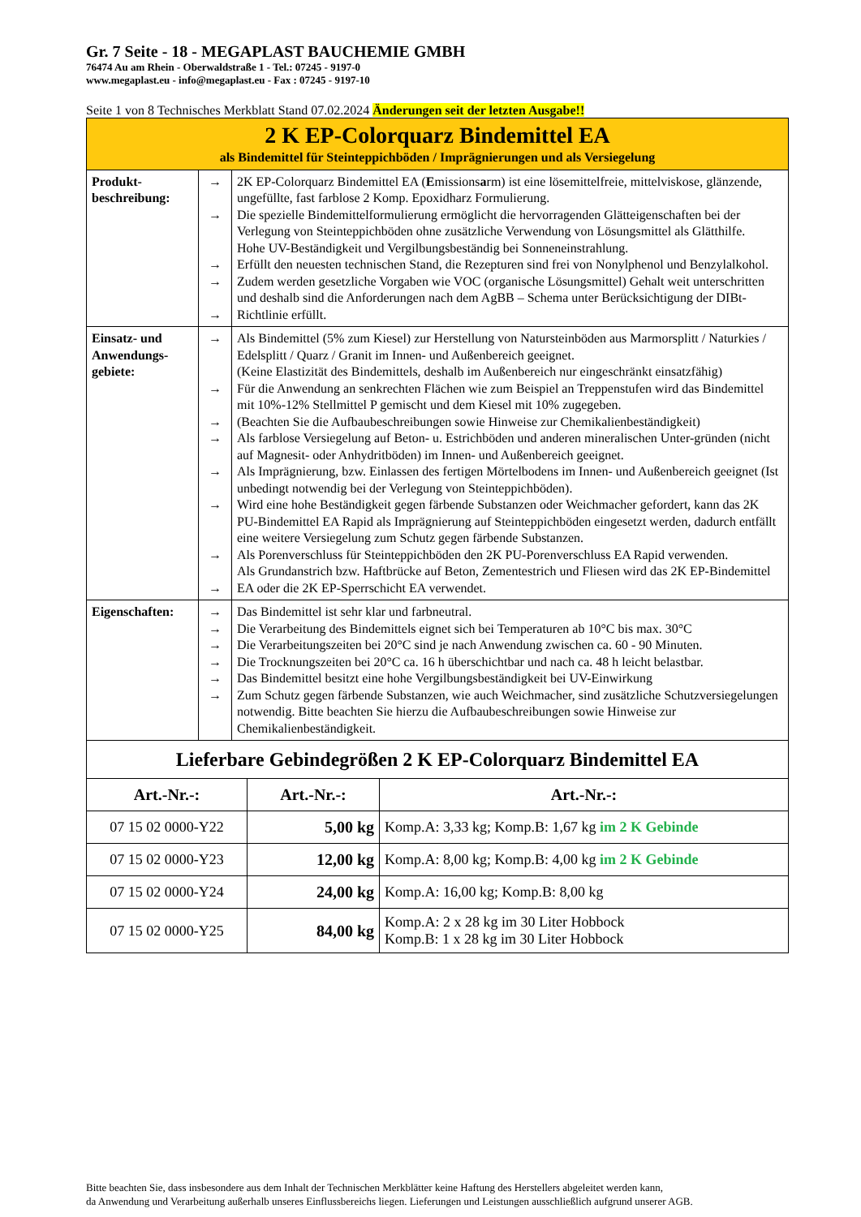Gr. 7 Seite - 18 - MEGAPLAST BAUCHEMIE GMBH
76474 Au am Rhein - Oberwaldstraße 1 - Tel.: 07245 - 9197-0
www.megaplast.eu - info@megaplast.eu - Fax : 07245 - 9197-10
Seite 1 von 8 Technisches Merkblatt Stand 07.02.2024 Änderungen seit der letzten Ausgabe!!
| 2 K EP-Colorquarz Bindemittel EA als Bindemittel für Steinteppichböden / Imprägnierungen und als Versiegelung | | |
| Produkt- beschreibung: | → → → → → | 2K EP-Colorquarz Bindemittel EA ( E missions a rm) ist eine lösemittelfreie, mittelviskose, glänzende, ungefüllte, fast farblose 2 Komp. Epoxidharz Formulierung. Die spezielle Bindemittelformulierung ermöglicht die hervorragenden Glätteigenschaften bei der Verlegung von Steinteppichböden ohne zusätzliche Verwendung von Lösungsmittel als Glätthilfe. Hohe UV-Beständigkeit und Vergilbungsbeständig bei Sonneneinstrahlung. Erfüllt den neuesten technischen Stand, die Rezepturen sind frei von Nonylphenol und Benzylalkohol. Zudem werden gesetzliche Vorgaben wie VOC (organische Lösungsmittel) Gehalt weit unterschritten und deshalb sind die Anforderungen nach dem AgBB – Schema unter Berücksichtigung der DIBt-Richtlinie erfüllt. |
| Einsatz- und Anwendungs-gebiete: | → → → → → → → → | Als Bindemittel (5% zum Kiesel) zur Herstellung von Natursteinböden aus Marmorsplitt / Naturkies / Edelsplitt / Quarz / Granit im Innen- und Außenbereich geeignet. (Keine Elastizität des Bindemittels, deshalb im Außenbereich nur eingeschränkt einsatzfähig) Für die Anwendung an senkrechten Flächen wie zum Beispiel an Treppenstufen wird das Bindemittel mit 10%-12% Stellmittel P gemischt und dem Kiesel mit 10% zugegeben. (Beachten Sie die Aufbaubeschreibungen sowie Hinweise zur Chemikalienbeständigkeit) Als farblose Versiegelung auf Beton- u. Estrichböden und anderen mineralischen Unter-gründen (nicht auf Magnesit- oder Anhydritböden) im Innen- und Außenbereich geeignet. Als Imprägnierung, bzw. Einlassen des fertigen Mörtelbodens im Innen- und Außenbereich geeignet (Ist unbedingt notwendig bei der Verlegung von Steinteppichböden). Wird eine hohe Beständigkeit gegen färbende Substanzen oder Weichmacher gefordert, kann das 2K PU-Bindemittel EA Rapid als Imprägnierung auf Steinteppichböden eingesetzt werden, dadurch entfällt eine weitere Versiegelung zum Schutz gegen färbende Substanzen. Als Porenverschluss für Steinteppichböden den 2K PU-Porenverschluss EA Rapid verwenden. Als Grundanstrich bzw. Haftbrücke auf Beton, Zementestrich und Fliesen wird das 2K EP-Bindemittel EA oder die 2K EP-Sperrschicht EA verwendet. |
| Eigenschaften: | → → → → → → | Das Bindemittel ist sehr klar und farbneutral. Die Verarbeitung des Bindemittels eignet sich bei Temperaturen ab 10°C bis max. 30°C Die Verarbeitungszeiten bei 20°C sind je nach Anwendung zwischen ca. 60 - 90 Minuten. Die Trocknungszeiten bei 20°C ca. 16 h überschichtbar und nach ca. 48 h leicht belastbar. Das Bindemittel besitzt eine hohe Vergilbungsbeständigkeit bei UV-Einwirkung Zum Schutz gegen färbende Substanzen, wie auch Weichmacher, sind zusätzliche Schutzversiegelungen notwendig. Bitte beachten Sie hierzu die Aufbaubeschreibungen sowie Hinweise zur Chemikalienbeständigkeit. |
| Lieferbare Gebindegrößen 2 K EP-Colorquarz Bindemittel EA | | |
| --- | --- | --- |
| Art.-Nr.-: | Art.-Nr.-: | Art.-Nr.-: |
| 07 15 02 0000-Y22 | 5,00 kg | Komp.A: 3,33 kg; Komp.B: 1,67 kg im 2 K Gebinde |
| 07 15 02 0000-Y23 | 12,00 kg | Komp.A: 8,00 kg; Komp.B: 4,00 kg im 2 K Gebinde |
| 07 15 02 0000-Y24 | 24,00 kg | Komp.A: 16,00 kg; Komp.B: 8,00 kg |
| 07 15 02 0000-Y25 | 84,00 kg | Komp.A: 2 x 28 kg im 30 Liter Hobbock Komp.B: 1 x 28 kg im 30 Liter Hobbock |
Bitte beachten Sie, dass insbesondere aus dem Inhalt der Technischen Merkblätter keine Haftung des Herstellers abgeleitet werden kann,
da Anwendung und Verarbeitung außerhalb unseres Einflussbereichs liegen. Lieferungen und Leistungen ausschließlich aufgrund unserer AGB.